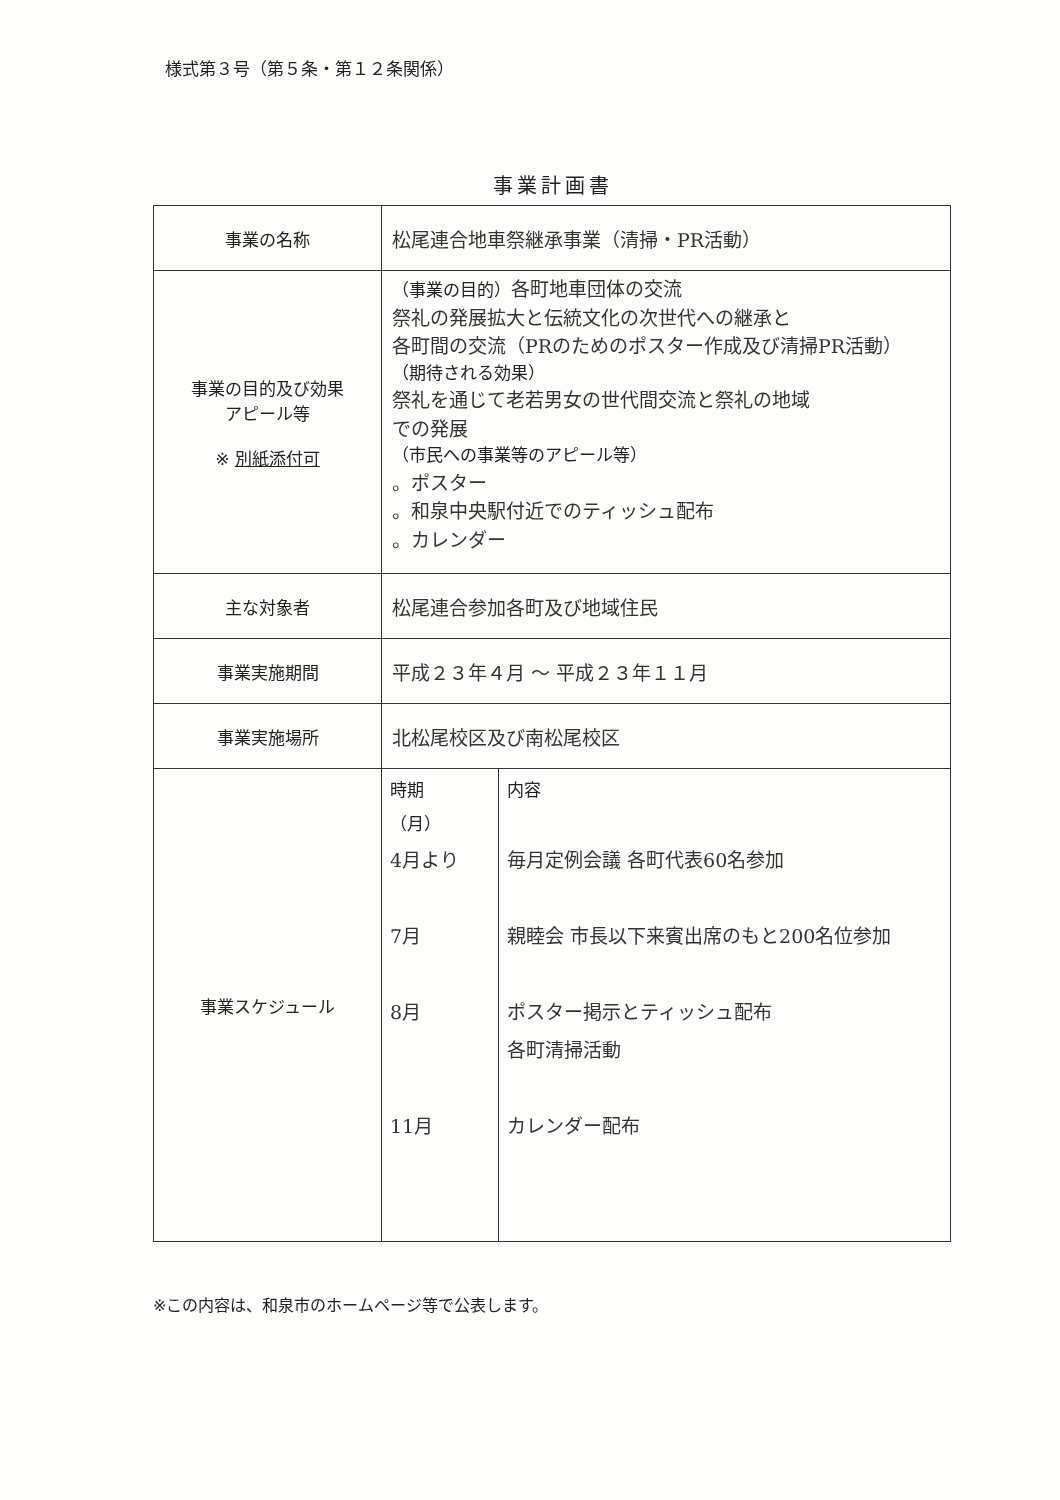様式第３号（第５条・第１２条関係）
事業計画書
| 事業の名称 | 松尾連合地車祭継承事業（清掃・PR活動） |
| 事業の目的及び効果 アピール等 ※ 別紙添付可 | （事業の目的） 各町地車団体の交流 祭礼の発展拡大と伝統文化の次世代への継承と 各町間の交流（PRのためのポスター作成及び清掃PR活動） （期待される効果） 祭礼を通じて老若男女の世代間交流と祭礼の地域 での発展 （市民への事業等のアピール等） 。ポスター 。和泉中央駅付近でのティッシュ配布 。カレンダー |
| 主な対象者 | 松尾連合参加各町及び地域住民 |
| 事業実施期間 | 平成２３年４月 ～ 平成２３年１１月 |
| 事業実施場所 | 北松尾校区及び南松尾校区 |
| 事業スケジュール | / 時期 （月） 4月より 7月 8月 11月 / 内容 毎月定例会議 各町代表60名参加 親睦会 市長以下来賓出席のもと200名位参加 ポスター掲示とティッシュ配布 各町清掃活動 カレンダー配布 / |
※この内容は、和泉市のホームページ等で公表します。